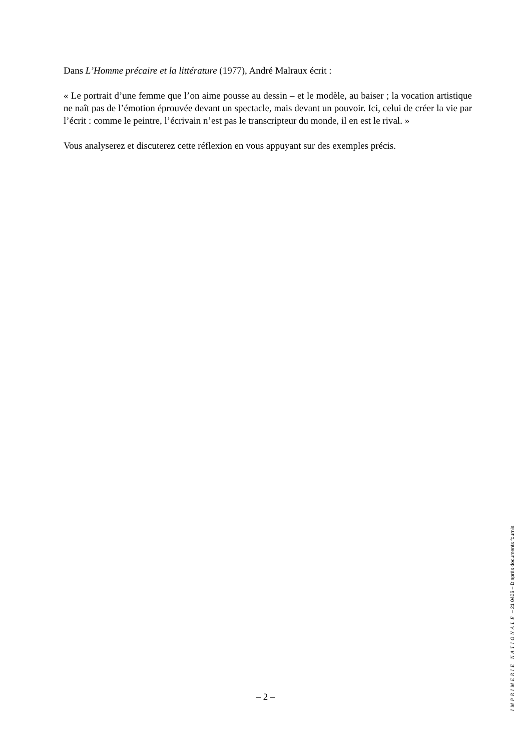Dans L’Homme précaire et la littérature (1977), André Malraux écrit :
« Le portrait d’une femme que l’on aime pousse au dessin – et le modèle, au baiser ; la vocation artistique ne naît pas de l’émotion éprouvée devant un spectacle, mais devant un pouvoir. Ici, celui de créer la vie par l’écrit : comme le peintre, l’écrivain n’est pas le transcripteur du monde, il en est le rival. »
Vous analyserez et discuterez cette réflexion en vous appuyant sur des exemples précis.
– 2 –
IMPRIMERIE NATIONALE – 21 0406 – D’après documents fournis